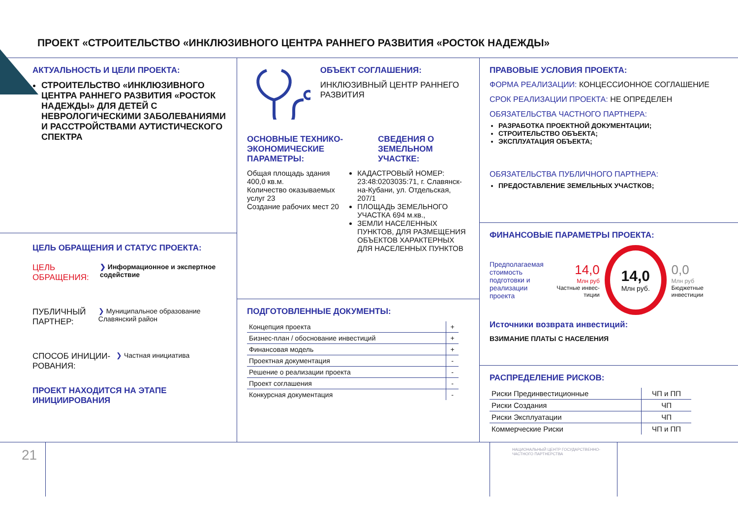ПРОЕКТ «СТРОИТЕЛЬСТВО «ИНКЛЮЗИВНОГО ЦЕНТРА РАННЕГО РАЗВИТИЯ «РОСТОК НАДЕЖДЫ»
АКТУАЛЬНОСТЬ И ЦЕЛИ ПРОЕКТА:
СТРОИТЕЛЬСТВО «ИНКЛЮЗИВНОГО ЦЕНТРА РАННЕГО РАЗВИТИЯ «РОСТОК НАДЕЖДЫ» ДЛЯ ДЕТЕЙ С НЕВРОЛОГИЧЕСКИМИ ЗАБОЛЕВАНИЯМИ И РАССТРОЙСТВАМИ АУТИСТИЧЕСКОГО СПЕКТРА
ЦЕЛЬ ОБРАЩЕНИЯ И СТАТУС ПРОЕКТА:
ЦЕЛЬ ОБРАЩЕНИЯ:
❯ Информационное и экспертное содействие
ПУБЛИЧНЫЙ ПАРТНЕР:
❯ Муниципальное образование Славянский район
СПОСОБ ИНИЦИИ-РОВАНИЯ:
❯ Частная инициатива
ПРОЕКТ НАХОДИТСЯ НА ЭТАПЕ ИНИЦИИРОВАНИЯ
ОБЪЕКТ СОГЛАШЕНИЯ:
ИНКЛЮЗИВНЫЙ ЦЕНТР РАННЕГО РАЗВИТИЯ
ОСНОВНЫЕ ТЕХНИКО-ЭКОНОМИЧЕСКИЕ ПАРАМЕТРЫ:
Общая площадь здания 400,0 кв.м.
Количество оказываемых услуг 23
Создание рабочих мест 20
СВЕДЕНИЯ О ЗЕМЕЛЬНОМ УЧАСТКЕ:
КАДАСТРОВЫЙ НОМЕР: 23:48:0203035:71, г. Славянск-на-Кубани, ул. Отдельская, 207/1
ПЛОЩАДЬ ЗЕМЕЛЬНОГО УЧАСТКА 694 м.кв.,
ЗЕМЛИ НАСЕЛЕННЫХ ПУНКТОВ, ДЛЯ РАЗМЕЩЕНИЯ ОБЪЕКТОВ ХАРАКТЕРНЫХ ДЛЯ НАСЕЛЕННЫХ ПУНКТОВ
ПОДГОТОВЛЕННЫЕ ДОКУМЕНТЫ:
| Концепция проекта | + |
| Бизнес-план / обоснование инвестиций | + |
| Финансовая модель | + |
| Проектная документация | - |
| Решение о реализации проекта | - |
| Проект соглашения | - |
| Конкурсная документация | - |
ПРАВОВЫЕ УСЛОВИЯ ПРОЕКТА:
ФОРМА РЕАЛИЗАЦИИ: КОНЦЕССИОННОЕ СОГЛАШЕНИЕ
СРОК РЕАЛИЗАЦИИ ПРОЕКТА: НЕ ОПРЕДЕЛЕН
ОБЯЗАТЕЛЬСТВА ЧАСТНОГО ПАРТНЕРА:
РАЗРАБОТКА ПРОЕКТНОЙ ДОКУМЕНТАЦИИ;
СТРОИТЕЛЬСТВО ОБЪЕКТА;
ЭКСПЛУАТАЦИЯ ОБЪЕКТА;
ОБЯЗАТЕЛЬСТВА ПУБЛИЧНОГО ПАРТНЕРА:
ПРЕДОСТАВЛЕНИЕ ЗЕМЕЛЬНЫХ УЧАСТКОВ;
ФИНАНСОВЫЕ ПАРАМЕТРЫ ПРОЕКТА:
Предполагаемая стоимость подготовки и реализации проекта
14,0
Млн руб
Частные инвес-тиции
14,0
Млн руб.
0,0
Млн руб
Бюджетные инвестиции
Источники возврата инвестиций:
ВЗИМАНИЕ ПЛАТЫ С НАСЕЛЕНИЯ
РАСПРЕДЕЛЕНИЕ РИСКОВ:
| Риски Прединвестиционные | ЧП и ПП |
| Риски Создания | ЧП |
| Риски Эксплуатации | ЧП |
| Коммерческие Риски | ЧП и ПП |
21
НАЦИОНАЛЬНЫЙ ЦЕНТР ГОСУДАРСТВЕННО-ЧАСТНОГО ПАРТНЕРСТВА